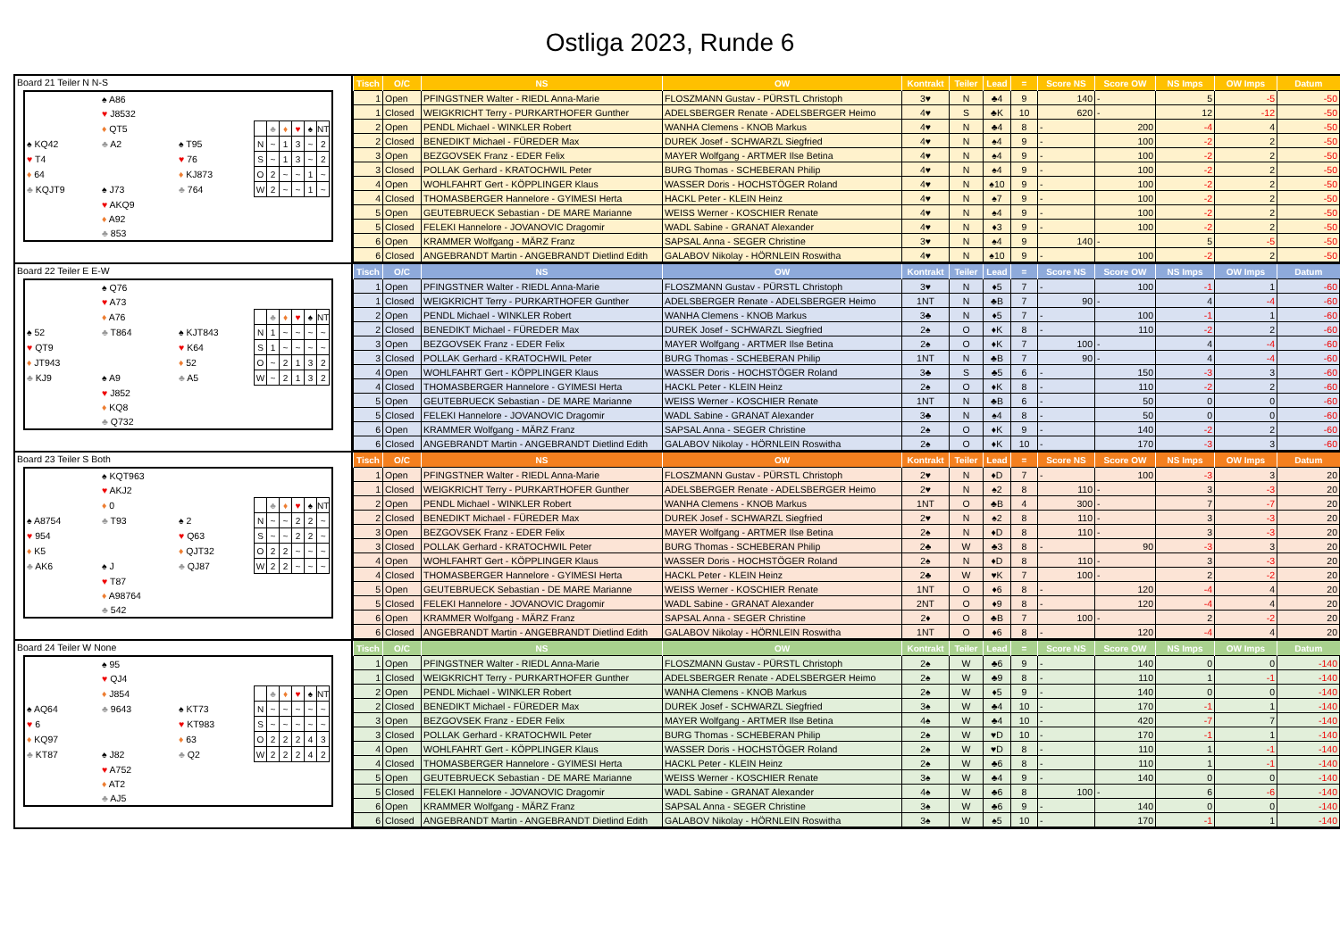Ostliga 2023, Runde 6
Board 21 Teiler N N-S
| | ♠ A86 | | | | | | | | |
| | ♥ J8532 | | | | | | | | |
| | ♦ QT5 | | | | ♣ | ♦ | ♥ | ♠ | NT |
| ♠ KQ42 | ♣ A2 | ♠ T95 | | N | ~ | 1 | 3 | ~ | 2 |
| ♥ T4 | | ♥ 76 | | S | ~ | 1 | 3 | ~ | 2 |
| ♦ 64 | | ♦ KJ873 | | O | 2 | ~ | ~ | 1 | ~ |
| ♣ KQJT9 | ♠ J73 | ♣ 764 | | W | 2 | ~ | ~ | 1 | ~ |
| | ♥ AKQ9 | | | | | | | | |
| | ♦ A92 | | | | | | | | |
| | ♣ 853 | | | | | | | | |
| Tisch | O/C | NS | OW | Kontrakt | Teiler | Lead | = | Score NS | Score OW | NS Imps | OW Imps | Datum |
| --- | --- | --- | --- | --- | --- | --- | --- | --- | --- | --- | --- | --- |
| 1 | Open | PFINGSTNER Walter - RIEDL Anna-Marie | FLOSZMANN Gustav - PÜRSTL Christoph | 3♥ | N | ♣4 | 9 | 140 | - | 5 | -5 | -50 |
| 1 | Closed | WEIGKRICHT Terry - PURKARTHOFER Gunther | ADELSBERGER Renate - ADELSBERGER Heimo | 4♥ | S | ♣K | 10 | 620 | - | 12 | -12 | -50 |
| 2 | Open | PENDL Michael - WINKLER Robert | WANHA Clemens - KNOB Markus | 4♥ | N | ♣4 | 8 | - | 200 | -4 | 4 | -50 |
| 2 | Closed | BENEDIKT Michael - FÜREDER Max | DUREK Josef - SCHWARZL Siegfried | 4♥ | N | ♠4 | 9 | - | 100 | -2 | 2 | -50 |
| 3 | Open | BEZGOVSEK Franz - EDER Felix | MAYER Wolfgang - ARTMER Ilse Betina | 4♥ | N | ♠4 | 9 | - | 100 | -2 | 2 | -50 |
| 3 | Closed | POLLAK Gerhard - KRATOCHWIL Peter | BURG Thomas - SCHEBERAN Philip | 4♥ | N | ♠4 | 9 | - | 100 | -2 | 2 | -50 |
| 4 | Open | WOHLFAHRT Gert - KÖPPLINGER Klaus | WASSER Doris - HOCHSTÖGER Roland | 4♥ | N | ♠10 | 9 | - | 100 | -2 | 2 | -50 |
| 4 | Closed | THOMASBERGER Hannelore - GYIMESI Herta | HACKL Peter - KLEIN Heinz | 4♥ | N | ♠7 | 9 | - | 100 | -2 | 2 | -50 |
| 5 | Open | GEUTEBRUECK Sebastian - DE MARE Marianne | WEISS Werner - KOSCHIER Renate | 4♥ | N | ♠4 | 9 | - | 100 | -2 | 2 | -50 |
| 5 | Closed | FELEKI Hannelore - JOVANOVIC Dragomir | WADL Sabine - GRANAT Alexander | 4♥ | N | ♦3 | 9 | - | 100 | -2 | 2 | -50 |
| 6 | Open | KRAMMER Wolfgang - MÄRZ Franz | SAPSAL Anna - SEGER Christine | 3♥ | N | ♠4 | 9 | 140 | - | 5 | -5 | -50 |
| 6 | Closed | ANGEBRANDT Martin - ANGEBRANDT Dietlind Edith | GALABOV Nikolay - HÖRNLEIN Roswitha | 4♥ | N | ♠10 | 9 | - | 100 | -2 | 2 | -50 |
Board 22 Teiler E E-W
| | ♠ Q76 | | | | | | | | |
| | ♥ A73 | | | | | | | | |
| | ♦ A76 | | | | ♣ | ♦ | ♥ | ♠ | NT |
| ♠ 52 | ♣ T864 | ♠ KJT843 | | N | 1 | ~ | ~ | ~ | ~ |
| ♥ QT9 | | ♥ K64 | | S | 1 | ~ | ~ | ~ | ~ |
| ♦ JT943 | | ♦ 52 | | O | ~ | 2 | 1 | 3 | 2 |
| ♣ KJ9 | ♠ A9 | ♣ A5 | | W | ~ | 2 | 1 | 3 | 2 |
| | ♥ J852 | | | | | | | | |
| | ♦ KQ8 | | | | | | | | |
| | ♣ Q732 | | | | | | | | |
| Tisch | O/C | NS | OW | Kontrakt | Teiler | Lead | = | Score NS | Score OW | NS Imps | OW Imps | Datum |
| --- | --- | --- | --- | --- | --- | --- | --- | --- | --- | --- | --- | --- |
| 1 | Open | PFINGSTNER Walter - RIEDL Anna-Marie | FLOSZMANN Gustav - PÜRSTL Christoph | 3♥ | N | ♦5 | 7 | - | 100 | -1 | 1 | -60 |
| 1 | Closed | WEIGKRICHT Terry - PURKARTHOFER Gunther | ADELSBERGER Renate - ADELSBERGER Heimo | 1NT | N | ♣B | 7 | 90 | - | 4 | -4 | -60 |
| 2 | Open | PENDL Michael - WINKLER Robert | WANHA Clemens - KNOB Markus | 3♣ | N | ♦5 | 7 | - | 100 | -1 | 1 | -60 |
| 2 | Closed | BENEDIKT Michael - FÜREDER Max | DUREK Josef - SCHWARZL Siegfried | 2♠ | O | ♦K | 8 | - | 110 | -2 | 2 | -60 |
| 3 | Open | BEZGOVSEK Franz - EDER Felix | MAYER Wolfgang - ARTMER Ilse Betina | 2♠ | O | ♦K | 7 | 100 | - | 4 | -4 | -60 |
| 3 | Closed | POLLAK Gerhard - KRATOCHWIL Peter | BURG Thomas - SCHEBERAN Philip | 1NT | N | ♣B | 7 | 90 | - | 4 | -4 | -60 |
| 4 | Open | WOHLFAHRT Gert - KÖPPLINGER Klaus | WASSER Doris - HOCHSTÖGER Roland | 3♣ | S | ♣5 | 6 | - | 150 | -3 | 3 | -60 |
| 4 | Closed | THOMASBERGER Hannelore - GYIMESI Herta | HACKL Peter - KLEIN Heinz | 2♠ | O | ♦K | 8 | - | 110 | -2 | 2 | -60 |
| 5 | Open | GEUTEBRUECK Sebastian - DE MARE Marianne | WEISS Werner - KOSCHIER Renate | 1NT | N | ♣B | 6 | - | 50 | 0 | 0 | -60 |
| 5 | Closed | FELEKI Hannelore - JOVANOVIC Dragomir | WADL Sabine - GRANAT Alexander | 3♣ | N | ♠4 | 8 | - | 50 | 0 | 0 | -60 |
| 6 | Open | KRAMMER Wolfgang - MÄRZ Franz | SAPSAL Anna - SEGER Christine | 2♠ | O | ♦K | 9 | - | 140 | -2 | 2 | -60 |
| 6 | Closed | ANGEBRANDT Martin - ANGEBRANDT Dietlind Edith | GALABOV Nikolay - HÖRNLEIN Roswitha | 2♠ | O | ♦K | 10 | - | 170 | -3 | 3 | -60 |
Board 23 Teiler S Both
| | ♠ KQT963 | | | | | | | | |
| | ♥ AKJ2 | | | | | | | | |
| | ♦ 0 | | | | ♣ | ♦ | ♥ | ♠ | NT |
| ♠ A8754 | ♣ T93 | ♠ 2 | | N | ~ | ~ | 2 | 2 | ~ |
| ♥ 954 | | ♥ Q63 | | S | ~ | ~ | 2 | 2 | ~ |
| ♦ K5 | | ♦ QJT32 | | O | 2 | 2 | ~ | ~ | ~ |
| ♣ AK6 | ♠ J | ♣ QJ87 | | W | 2 | 2 | ~ | ~ | ~ |
| | ♥ T87 | | | | | | | | |
| | ♦ A98764 | | | | | | | | |
| | ♣ 542 | | | | | | | | |
| Tisch | O/C | NS | OW | Kontrakt | Teiler | Lead | = | Score NS | Score OW | NS Imps | OW Imps | Datum |
| --- | --- | --- | --- | --- | --- | --- | --- | --- | --- | --- | --- | --- |
| 1 | Open | PFINGSTNER Walter - RIEDL Anna-Marie | FLOSZMANN Gustav - PÜRSTL Christoph | 2♥ | N | ♦D | 7 | - | 100 | -3 | 3 | 20 |
| 1 | Closed | WEIGKRICHT Terry - PURKARTHOFER Gunther | ADELSBERGER Renate - ADELSBERGER Heimo | 2♥ | N | ♠2 | 8 | 110 | - | 3 | -3 | 20 |
| 2 | Open | PENDL Michael - WINKLER Robert | WANHA Clemens - KNOB Markus | 1NT | O | ♣B | 4 | 300 | - | 7 | -7 | 20 |
| 2 | Closed | BENEDIKT Michael - FÜREDER Max | DUREK Josef - SCHWARZL Siegfried | 2♥ | N | ♠2 | 8 | 110 | - | 3 | -3 | 20 |
| 3 | Open | BEZGOVSEK Franz - EDER Felix | MAYER Wolfgang - ARTMER Ilse Betina | 2♠ | N | ♦D | 8 | 110 | - | 3 | -3 | 20 |
| 3 | Closed | POLLAK Gerhard - KRATOCHWIL Peter | BURG Thomas - SCHEBERAN Philip | 2♣ | W | ♣3 | 8 | - | 90 | -3 | 3 | 20 |
| 4 | Open | WOHLFAHRT Gert - KÖPPLINGER Klaus | WASSER Doris - HOCHSTÖGER Roland | 2♠ | N | ♦D | 8 | 110 | - | 3 | -3 | 20 |
| 4 | Closed | THOMASBERGER Hannelore - GYIMESI Herta | HACKL Peter - KLEIN Heinz | 2♣ | W | ♥K | 7 | 100 | - | 2 | -2 | 20 |
| 5 | Open | GEUTEBRUECK Sebastian - DE MARE Marianne | WEISS Werner - KOSCHIER Renate | 1NT | O | ♦6 | 8 | - | 120 | -4 | 4 | 20 |
| 5 | Closed | FELEKI Hannelore - JOVANOVIC Dragomir | WADL Sabine - GRANAT Alexander | 2NT | O | ♦9 | 8 | - | 120 | -4 | 4 | 20 |
| 6 | Open | KRAMMER Wolfgang - MÄRZ Franz | SAPSAL Anna - SEGER Christine | 2♦ | O | ♣B | 7 | 100 | - | 2 | -2 | 20 |
| 6 | Closed | ANGEBRANDT Martin - ANGEBRANDT Dietlind Edith | GALABOV Nikolay - HÖRNLEIN Roswitha | 1NT | O | ♦6 | 8 | - | 120 | -4 | 4 | 20 |
Board 24 Teiler W None
| | ♠ 95 | | | | | | | | |
| | ♥ QJ4 | | | | | | | | |
| | ♦ J854 | | | | ♣ | ♦ | ♥ | ♠ | NT |
| ♠ AQ64 | ♣ 9643 | ♠ KT73 | | N | ~ | ~ | ~ | ~ | ~ |
| ♥ 6 | | ♥ KT983 | | S | ~ | ~ | ~ | ~ | ~ |
| ♦ KQ97 | | ♦ 63 | | O | 2 | 2 | 2 | 4 | 3 |
| ♣ KT87 | ♠ J82 | ♣ Q2 | | W | 2 | 2 | 2 | 4 | 2 |
| | ♥ A752 | | | | | | | | |
| | ♦ AT2 | | | | | | | | |
| | ♣ AJ5 | | | | | | | | |
| Tisch | O/C | NS | OW | Kontrakt | Teiler | Lead | = | Score NS | Score OW | NS Imps | OW Imps | Datum |
| --- | --- | --- | --- | --- | --- | --- | --- | --- | --- | --- | --- | --- |
| 1 | Open | PFINGSTNER Walter - RIEDL Anna-Marie | FLOSZMANN Gustav - PÜRSTL Christoph | 2♠ | W | ♣6 | 9 | - | 140 | 0 | 0 | -140 |
| 1 | Closed | WEIGKRICHT Terry - PURKARTHOFER Gunther | ADELSBERGER Renate - ADELSBERGER Heimo | 2♠ | W | ♣9 | 8 | - | 110 | 1 | -1 | -140 |
| 2 | Open | PENDL Michael - WINKLER Robert | WANHA Clemens - KNOB Markus | 2♠ | W | ♦5 | 9 | - | 140 | 0 | 0 | -140 |
| 2 | Closed | BENEDIKT Michael - FÜREDER Max | DUREK Josef - SCHWARZL Siegfried | 3♠ | W | ♣4 | 10 | - | 170 | -1 | 1 | -140 |
| 3 | Open | BEZGOVSEK Franz - EDER Felix | MAYER Wolfgang - ARTMER Ilse Betina | 4♠ | W | ♣4 | 10 | - | 420 | -7 | 7 | -140 |
| 3 | Closed | POLLAK Gerhard - KRATOCHWIL Peter | BURG Thomas - SCHEBERAN Philip | 2♠ | W | ♥D | 10 | - | 170 | -1 | 1 | -140 |
| 4 | Open | WOHLFAHRT Gert - KÖPPLINGER Klaus | WASSER Doris - HOCHSTÖGER Roland | 2♠ | W | ♥D | 8 | - | 110 | 1 | -1 | -140 |
| 4 | Closed | THOMASBERGER Hannelore - GYIMESI Herta | HACKL Peter - KLEIN Heinz | 2♠ | W | ♣6 | 8 | - | 110 | 1 | -1 | -140 |
| 5 | Open | GEUTEBRUECK Sebastian - DE MARE Marianne | WEISS Werner - KOSCHIER Renate | 3♠ | W | ♣4 | 9 | - | 140 | 0 | 0 | -140 |
| 5 | Closed | FELEKI Hannelore - JOVANOVIC Dragomir | WADL Sabine - GRANAT Alexander | 4♠ | W | ♣6 | 8 | 100 | - | 6 | -6 | -140 |
| 6 | Open | KRAMMER Wolfgang - MÄRZ Franz | SAPSAL Anna - SEGER Christine | 3♠ | W | ♣6 | 9 | - | 140 | 0 | 0 | -140 |
| 6 | Closed | ANGEBRANDT Martin - ANGEBRANDT Dietlind Edith | GALABOV Nikolay - HÖRNLEIN Roswitha | 3♠ | W | ♠5 | 10 | - | 170 | -1 | 1 | -140 |